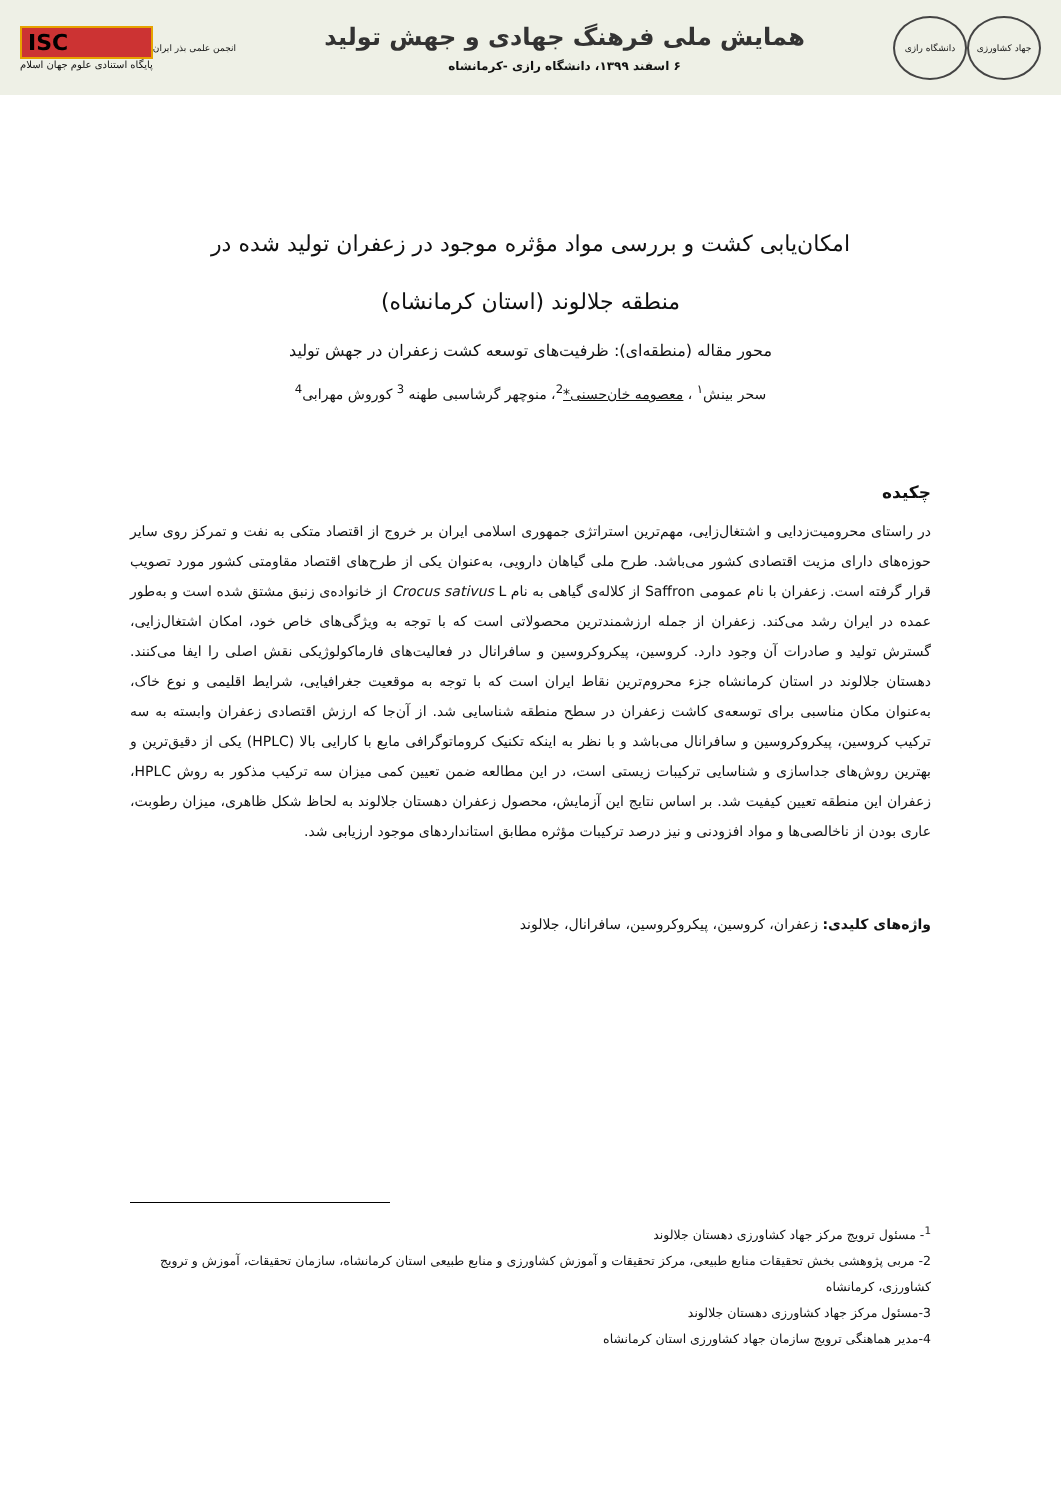جهاد کشاورزی دانشگاه رازی
همایش ملی فرهنگ جهادی و جهش تولید
۶ اسفند ۱۳۹۹، دانشگاه رازی -کرمانشاه
انجمن علمی بذر ایران
ISC
پایگاه استنادی علوم جهان اسلام
امکان‌یابی کشت و بررسی مواد مؤثره موجود در زعفران تولید شده در منطقه جلالوند (استان کرمانشاه)
محور مقاله (منطقه‌ای): ظرفیت‌های توسعه کشت زعفران در جهش تولید
سحر بینش<sup>۱</sup> ، معصومه خان‌حسنی*<sup>2</sup>، منوچهر گرشاسبی طهنه <sup>3</sup> کوروش مهرابی<sup>4</sup>
چکیده
در راستای محرومیت‌زدایی و اشتغال‌زایی، مهم‌ترین استراتژی جمهوری اسلامی ایران بر خروج از اقتصاد متکی به نفت و تمرکز روی سایر حوزه‌های دارای مزیت اقتصادی کشور می‌باشد. طرح ملی گیاهان دارویی، به‌عنوان یکی از طرح‌های اقتصاد مقاومتی کشور مورد تصویب قرار گرفته است. زعفران با نام عمومی Saffron از کلاله‌ی گیاهی به نام Crocus sativus L از خانواده‌ی زنبق مشتق شده است و به‌طور عمده در ایران رشد می‌کند. زعفران از جمله ارزشمندترین محصولاتی است که با توجه به ویژگی‌های خاص خود، امکان اشتغال‌زایی، گسترش تولید و صادرات آن وجود دارد. کروسین، پیکروکروسین و سافرانال در فعالیت‌های فارماکولوژیکی نقش اصلی را ایفا می‌کنند. دهستان جلالوند در استان کرمانشاه جزء محروم‌ترین نقاط ایران است که با توجه به موقعیت جغرافیایی، شرایط اقلیمی و نوع خاک، به‌عنوان مکان مناسبی برای توسعه‌ی کاشت زعفران در سطح منطقه شناسایی شد. از آن‌جا که ارزش اقتصادی زعفران وابسته به سه ترکیب کروسین، پیکروکروسین و سافرانال می‌باشد و با نظر به اینکه تکنیک کروماتوگرافی مایع با کارایی بالا (HPLC) یکی از دقیق‌ترین و بهترین روش‌های جداسازی و شناسایی ترکیبات زیستی است، در این مطالعه ضمن تعیین کمی میزان سه ترکیب مذکور به روش HPLC، زعفران این منطقه تعیین کیفیت شد. بر اساس نتایج این آزمایش، محصول زعفران دهستان جلالوند به لحاظ شکل ظاهری، میزان رطوبت، عاری بودن از ناخالصی‌ها و مواد افزودنی و نیز درصد ترکیبات مؤثره مطابق استانداردهای موجود ارزیابی شد.
واژه‌های کلیدی: زعفران، کروسین، پیکروکروسین، سافرانال، جلالوند
<sup>1</sup>- مسئول ترویج مرکز جهاد کشاورزی دهستان جلالوند
2- مربی پژوهشی بخش تحقیقات منابع طبیعی، مرکز تحقیقات و آموزش کشاورزی و منابع طبیعی استان کرمانشاه، سازمان تحقیقات، آموزش و ترویج کشاورزی، کرمانشاه
3-مسئول مرکز جهاد کشاورزی دهستان جلالوند
4-مدیر هماهنگی ترویج سازمان جهاد کشاورزی استان کرمانشاه